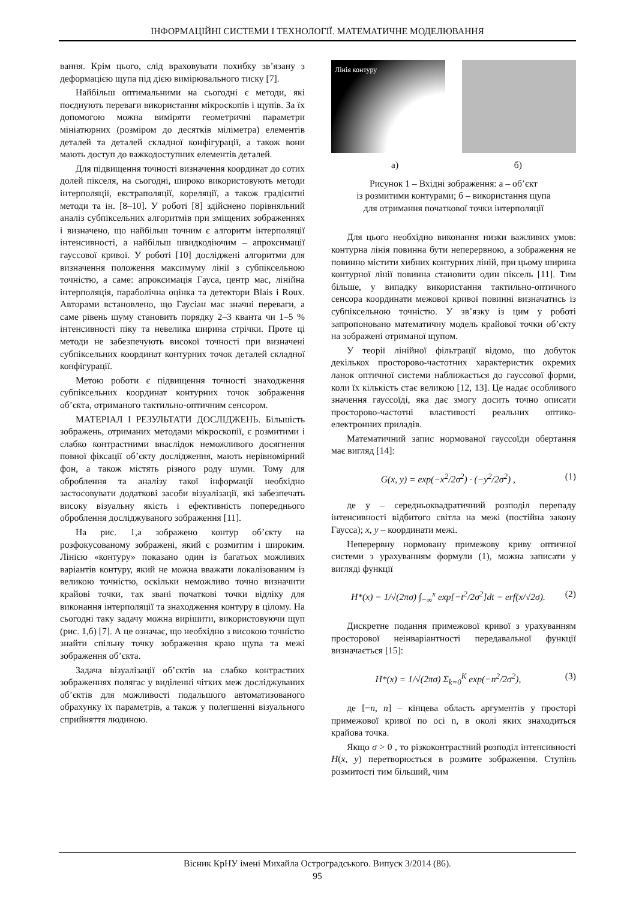ІНФОРМАЦІЙНІ СИСТЕМИ І ТЕХНОЛОГІЇ. МАТЕМАТИЧНЕ МОДЕЛЮВАННЯ
вання. Крім цього, слід враховувати похибку зв’язану з деформацією щупа під дією вимірювального тиску [7].
Найбільш оптимальними на сьогодні є методи, які поєднують переваги використання мікроскопів і щупів. За їх допомогою можна виміряти геометричні параметри мініатюрних (розміром до десятків міліметра) елементів деталей та деталей складної конфігурації, а також вони мають доступ до важкодоступних елементів деталей.
Для підвищення точності визначення координат до сотих долей пікселя, на сьогодні, широко використовують методи інтерполяції, екстраполяції, кореляції, а також градієнтні методи та ін. [8–10]. У роботі [8] здійснено порівняльний аналіз субпіксельних алгоритмів при зміщених зображеннях і визначено, що найбільш точним є алгоритм інтерполяції інтенсивності, а найбільш швидкодіючим – апроксимації гауссової кривої. У роботі [10] досліджені алгоритми для визначення положення максимуму лінії з субпіксельною точністю, а саме: апроксимація Гауса, центр мас, лінійна інтерполяція, параболічна оцінка та детектори Blais і Roux. Авторами встановлено, що Гаусіан має значні переваги, а саме рівень шуму становить порядку 2–3 кванта чи 1–5 % інтенсивності піку та невелика ширина стрічки. Проте ці методи не забезпечують високої точності при визначені субпіксельних координат контурних точок деталей складної конфігурації.
Метою роботи є підвищення точності знаходження субпіксельних координат контурних точок зображення об’єкта, отриманого тактильно-оптичним сенсором.
МАТЕРІАЛ І РЕЗУЛЬТАТИ ДОСЛІДЖЕНЬ. Більшість зображень, отриманих методами мікроскопії, є розмитими і слабко контрастними внаслідок неможливого досягнення повної фіксації об’єкту дослідження, мають нерівномірний фон, а також містять різного роду шуми. Тому для оброблення та аналізу такої інформації необхідно застосовувати додаткові засоби візуалізації, які забезпечать високу візуальну якість і ефективність попереднього оброблення досліджуваного зображення [11].
На рис. 1,а зображено контур об’єкту на розфокусованому зображені, який є розмитим і широким. Лінією «контуру» показано один із багатьох можливих варіантів контуру, який не можна вважати локалізованим із великою точністю, оскільки неможливо точно визначити крайові точки, так звані початкові точки відліку для виконання інтерполяції та знаходження контуру в цілому. На сьогодні таку задачу можна вирішити, використовуючи щуп (рис. 1,б) [7]. А це означає, що необхідно з високою точністю знайти спільну точку зображення краю щупа та межі зображення об’єкта.
Задача візуалізації об’єктів на слабко контрастних зображеннях полягає у виділенні чітких меж досліджуваних об’єктів для можливості подальшого автоматизованого обрахунку їх параметрів, а також у полегшенні візуального сприйняття людиною.
Лінія контуру
а) б)
Рисунок 1 – Вхідні зображення: а – об’єкт
із розмитими контурами; б – використання щупа
для отримання початкової точки інтерполяції
Для цього необхідно виконання низки важливих умов: контурна лінія повинна бути неперервною, а зображення не повинно містити хибних контурних ліній, при цьому ширина контурної лінії повинна становити один піксель [11]. Тим більше, у випадку використання тактильно-оптичного сенсора координати межової кривої повинні визначатись із субпіксельною точністю. У зв’язку із цим у роботі запропоновано математичну модель крайової точки об’єкту на зображені отриманої щупом.
У теорії лінійної фільтрації відомо, що добуток декількох просторово-частотних характеристик окремих ланок оптичної системи наближається до гауссової форми, коли їх кількість стає великою [12, 13]. Це надає особливого значення гауссоїді, яка дає змогу досить точно описати просторово-частотні властивості реальних оптико-електронних приладів.
Математичний запис нормованої гауссоїди обертання має вигляд [14]:
G(x, y) = exp(−x<sup>2</sup>/2σ<sup>2</sup>) · (−y<sup>2</sup>/2σ<sup>2</sup>) , (1)
де y – середньоквадратичний розподіл перепаду інтенсивності відбитого світла на межі (постійна закону Гаусса); x, y – координати межі.
Неперервну нормовану примежову криву оптичної системи з урахуванням формули (1), можна записати у вигляді функції
H*(x) = 1/√(2πσ) ∫<sub>−∞</sub><sup>x</sup> exp[−t<sup>2</sup>/2σ<sup>2</sup>]dt = erf(x/√2σ). (2)
Дискретне подання примежової кривої з урахуванням просторової неінваріантності передавальної функції визначається [15]:
H*(x) = 1/√(2πσ) Σ<sub>k=0</sub><sup>K</sup> exp(−n<sup>2</sup>/2σ<sup>2</sup>), (3)
де [−n, n] – кінцева область аргументів у просторі примежової кривої по осі n, в околі яких знаходиться крайова точка.
Якщо σ > 0 , то різкоконтрастний розподіл інтенсивності H(x, y) перетворюється в розмите зображення. Ступінь розмитості тим більший, чим
Вісник КрНУ імені Михайла Остроградського. Випуск 3/2014 (86).
95